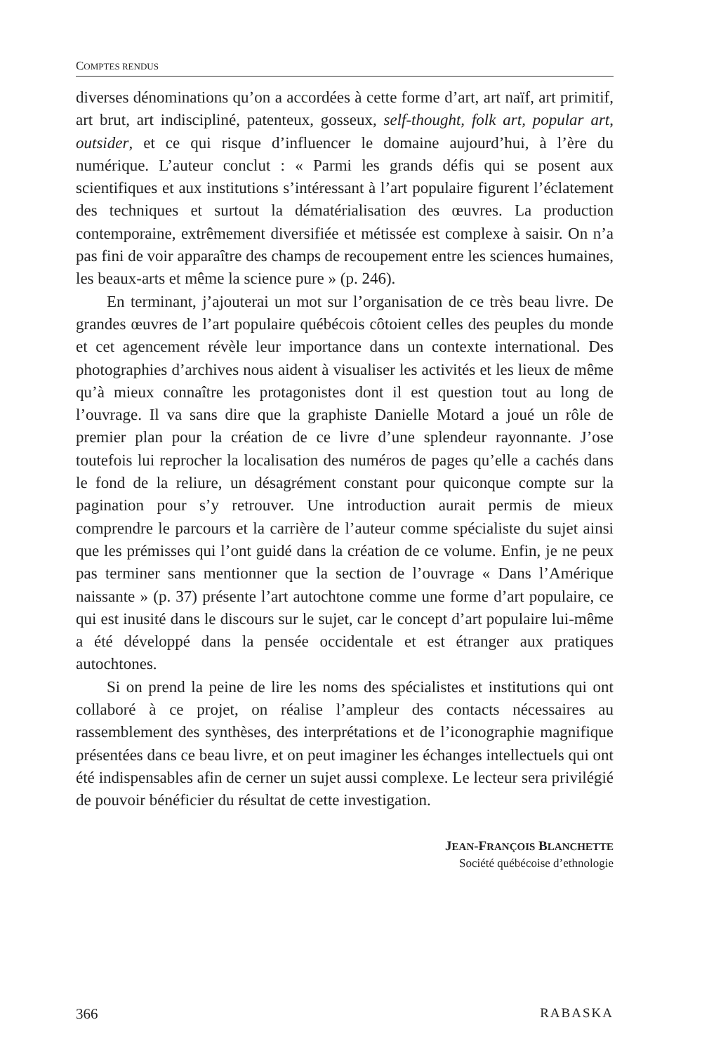COMPTES RENDUS
diverses dénominations qu’on a accordées à cette forme d’art, art naïf, art primitif, art brut, art indiscipliné, patenteux, gosseux, self-thought, folk art, popular art, outsider, et ce qui risque d’influencer le domaine aujourd’hui, à l’ère du numérique. L’auteur conclut : « Parmi les grands défis qui se posent aux scientifiques et aux institutions s’intéressant à l’art populaire figurent l’éclatement des techniques et surtout la dématérialisation des œuvres. La production contemporaine, extrêmement diversifiée et métissée est complexe à saisir. On n’a pas fini de voir apparaître des champs de recoupement entre les sciences humaines, les beaux-arts et même la science pure » (p. 246).
En terminant, j’ajouterai un mot sur l’organisation de ce très beau livre. De grandes œuvres de l’art populaire québécois côtoient celles des peuples du monde et cet agencement révèle leur importance dans un contexte international. Des photographies d’archives nous aident à visualiser les activités et les lieux de même qu’à mieux connaître les protagonistes dont il est question tout au long de l’ouvrage. Il va sans dire que la graphiste Danielle Motard a joué un rôle de premier plan pour la création de ce livre d’une splendeur rayonnante. J’ose toutefois lui reprocher la localisation des numéros de pages qu’elle a cachés dans le fond de la reliure, un désagrément constant pour quiconque compte sur la pagination pour s’y retrouver. Une introduction aurait permis de mieux comprendre le parcours et la carrière de l’auteur comme spécialiste du sujet ainsi que les prémisses qui l’ont guidé dans la création de ce volume. Enfin, je ne peux pas terminer sans mentionner que la section de l’ouvrage « Dans l’Amérique naissante » (p. 37) présente l’art autochtone comme une forme d’art populaire, ce qui est inusité dans le discours sur le sujet, car le concept d’art populaire lui-même a été développé dans la pensée occidentale et est étranger aux pratiques autochtones.
Si on prend la peine de lire les noms des spécialistes et institutions qui ont collaboré à ce projet, on réalise l’ampleur des contacts nécessaires au rassemblement des synthèses, des interprétations et de l’iconographie magnifique présentées dans ce beau livre, et on peut imaginer les échanges intellectuels qui ont été indispensables afin de cerner un sujet aussi complexe. Le lecteur sera privilégié de pouvoir bénéficier du résultat de cette investigation.
JEAN-FRANÇOIS BLANCHETTE
Société québécoise d’ethnologie
366 RABASKA